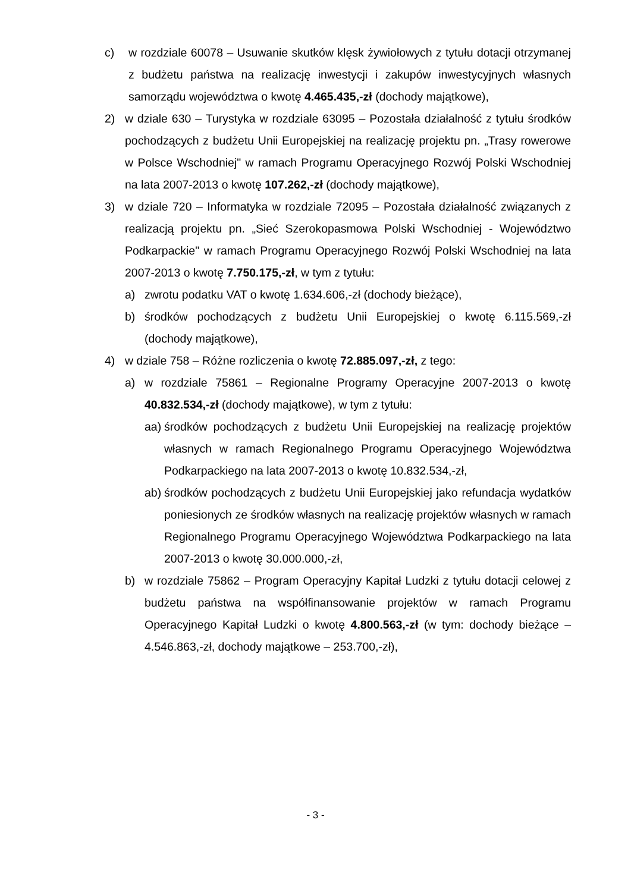c) w rozdziale 60078 – Usuwanie skutków klęsk żywiołowych z tytułu dotacji otrzymanej z budżetu państwa na realizację inwestycji i zakupów inwestycyjnych własnych samorządu województwa o kwotę 4.465.435,-zł (dochody majątkowe),
2) w dziale 630 – Turystyka w rozdziale 63095 – Pozostała działalność z tytułu środków pochodzących z budżetu Unii Europejskiej na realizację projektu pn. „Trasy rowerowe w Polsce Wschodniej" w ramach Programu Operacyjnego Rozwój Polski Wschodniej na lata 2007-2013 o kwotę 107.262,-zł (dochody majątkowe),
3) w dziale 720 – Informatyka w rozdziale 72095 – Pozostała działalność związanych z realizacją projektu pn. „Sieć Szerokopasmowa Polski Wschodniej - Województwo Podkarpackie" w ramach Programu Operacyjnego Rozwój Polski Wschodniej na lata 2007-2013 o kwotę 7.750.175,-zł, w tym z tytułu:
a) zwrotu podatku VAT o kwotę 1.634.606,-zł (dochody bieżące),
b) środków pochodzących z budżetu Unii Europejskiej o kwotę 6.115.569,-zł (dochody majątkowe),
4) w dziale 758 – Różne rozliczenia o kwotę 72.885.097,-zł, z tego:
a) w rozdziale 75861 – Regionalne Programy Operacyjne 2007-2013 o kwotę 40.832.534,-zł (dochody majątkowe), w tym z tytułu:
aa) środków pochodzących z budżetu Unii Europejskiej na realizację projektów własnych w ramach Regionalnego Programu Operacyjnego Województwa Podkarpackiego na lata 2007-2013 o kwotę 10.832.534,-zł,
ab) środków pochodzących z budżetu Unii Europejskiej jako refundacja wydatków poniesionych ze środków własnych na realizację projektów własnych w ramach Regionalnego Programu Operacyjnego Województwa Podkarpackiego na lata 2007-2013 o kwotę 30.000.000,-zł,
b) w rozdziale 75862 – Program Operacyjny Kapitał Ludzki z tytułu dotacji celowej z budżetu państwa na współfinansowanie projektów w ramach Programu Operacyjnego Kapitał Ludzki o kwotę 4.800.563,-zł (w tym: dochody bieżące – 4.546.863,-zł, dochody majątkowe – 253.700,-zł),
- 3 -